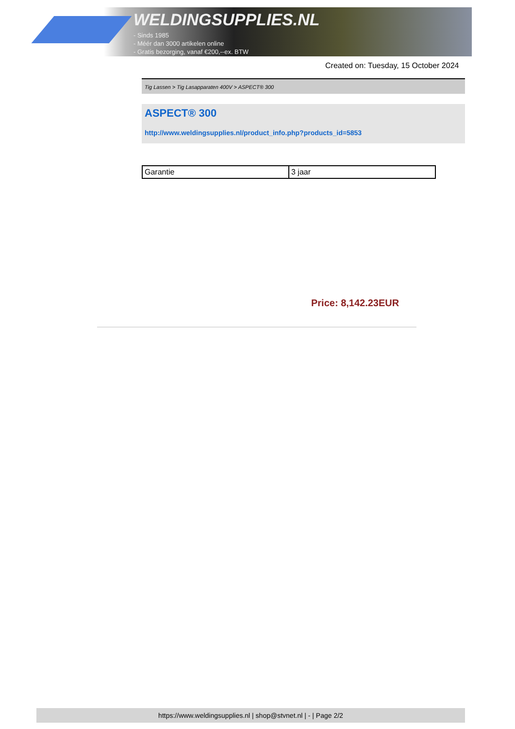WELDINGSUPPLIES.NL
- Sinds 1985
- Méér dan 3000 artikelen online
- Gratis bezorging, vanaf €200,--ex. BTW
Created on: Tuesday, 15 October 2024
Tig Lassen > Tig Lasapparaten 400V > ASPECT® 300
ASPECT® 300
http://www.weldingsupplies.nl/product_info.php?products_id=5853
| Garantie | 3 jaar |
Price: 8,142.23EUR
https://www.weldingsupplies.nl | shop@stvnet.nl | - | Page 2/2